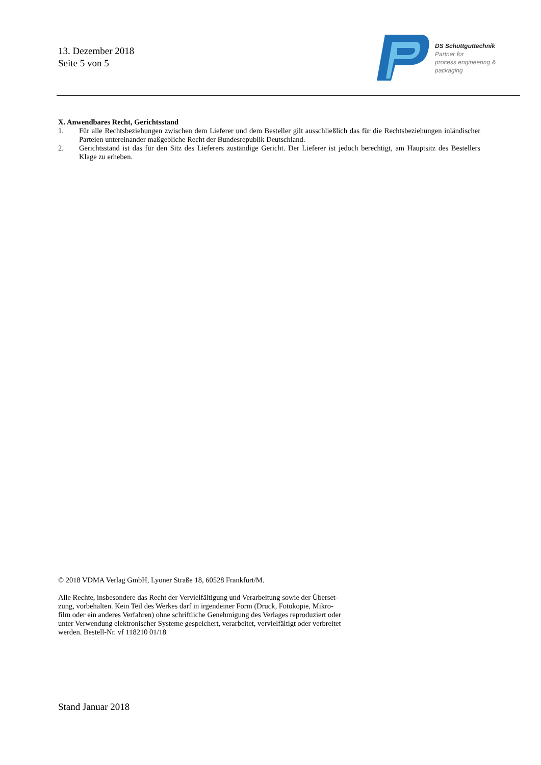13. Dezember 2018
Seite 5 von 5
DS Schüttguttechnik
Partner for
process engineering &
packaging
X. Anwendbares Recht, Gerichtsstand
1. Für alle Rechtsbeziehungen zwischen dem Lieferer und dem Besteller gilt ausschließlich das für die Rechts­beziehungen inländischer Parteien untereinander maßgebliche Recht der Bundesrepublik Deutschland.
2. Gerichtsstand ist das für den Sitz des Lieferers zuständige Gericht. Der Lieferer ist jedoch berechtigt, am Hauptsitz des Bestellers Klage zu erheben.
© 2018 VDMA Verlag GmbH, Lyoner Straße 18, 60528 Frankfurt/M.
Alle Rechte, insbesondere das Recht der Vervielfältigung und Verarbeitung sowie der Überset-
zung, vorbehalten. Kein Teil des Werkes darf in irgendeiner Form (Druck, Fotokopie, Mikro-
film oder ein anderes Verfahren) ohne schriftliche Genehmigung des Verlages reproduziert oder
unter Verwendung elektronischer Systeme gespeichert, verarbeitet, vervielfältigt oder verbreitet
werden. Bestell-Nr. vf 118210 01/18
Stand Januar 2018